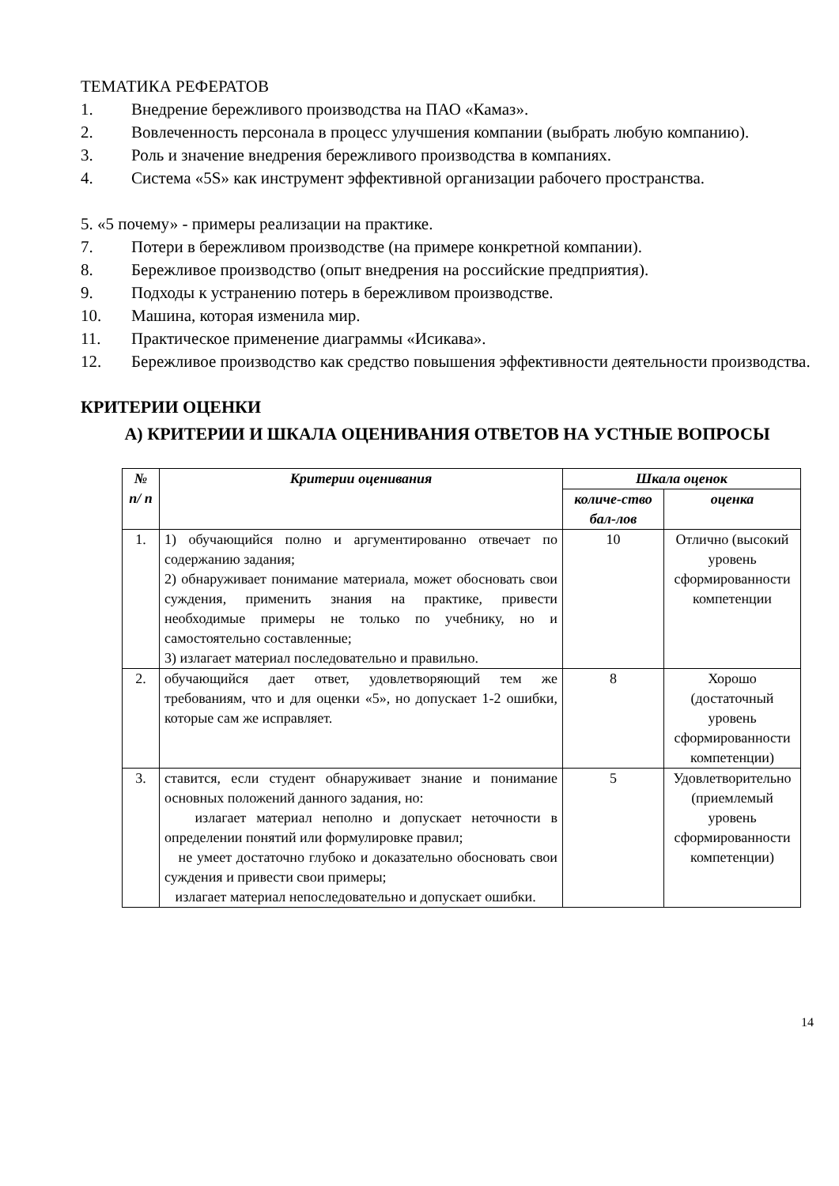ТЕМАТИКА РЕФЕРАТОВ
1. Внедрение бережливого производства на ПАО «Камаз».
2. Вовлеченность персонала в процесс улучшения компании (выбрать любую компанию).
3. Роль и значение внедрения бережливого производства в компаниях.
4. Система «5S» как инструмент эффективной организации рабочего пространства.
5. «5 почему» - примеры реализации на практике.
7. Потери в бережливом производстве (на примере конкретной компании).
8. Бережливое производство (опыт внедрения на российские предприятия).
9. Подходы к устранению потерь в бережливом производстве.
10. Машина, которая изменила мир.
11. Практическое применение диаграммы «Исикава».
12. Бережливое производство как средство повышения эффективности деятельности производства.
КРИТЕРИИ ОЦЕНКИ
А) КРИТЕРИИ И ШКАЛА ОЦЕНИВАНИЯ ОТВЕТОВ НА УСТНЫЕ ВОПРОСЫ
| № п/ п | Критерии оценивания | Шкала оценок | |
| --- | --- | --- | --- |
| | | количе-ство бал-лов | оценка |
| 1. | 1) обучающийся полно и аргументированно отвечает по содержанию задания; 2) обнаруживает понимание материала, может обосновать свои суждения, применить знания на практике, привести необходимые примеры не только по учебнику, но и самостоятельно составленные; 3) излагает материал последовательно и правильно. | 10 | Отлично (высокий уровень сформированности компетенции |
| 2. | обучающийся дает ответ, удовлетворяющий тем же требованиям, что и для оценки «5», но допускает 1-2 ошибки, которые сам же исправляет. | 8 | Хорошо (достаточный уровень сформированности компетенции) |
| 3. | ставится, если студент обнаруживает знание и понимание основных положений данного задания, но: излагает материал неполно и допускает неточности в определении понятий или формулировке правил; не умеет достаточно глубоко и доказательно обосновать свои суждения и привести свои примеры; излагает материал непоследовательно и допускает ошибки. | 5 | Удовлетворительно (приемлемый уровень сформированности компетенции) |
14